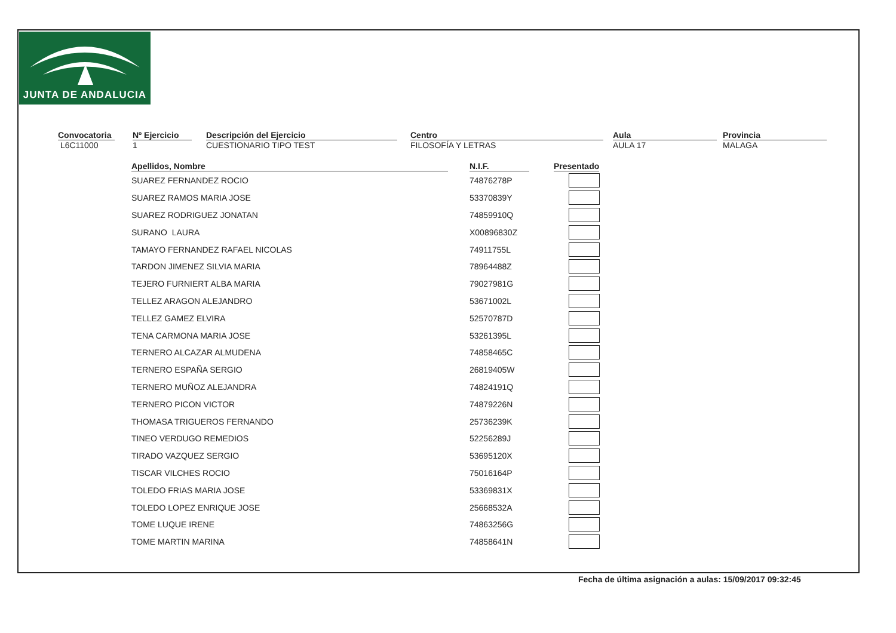JUNTA DE ANDALUCIA
Convocatoria
L6C11000
Nº Ejercicio
1
Descripción del Ejercicio
CUESTIONARIO TIPO TEST
Centro
FILOSOFÍA Y LETRAS
Aula
AULA 17
Provincia
MALAGA
| Apellidos, Nombre | N.I.F. | Presentado |
| --- | --- | --- |
| SUAREZ FERNANDEZ ROCIO | 74876278P | |
| SUAREZ RAMOS MARIA JOSE | 53370839Y | |
| SUAREZ RODRIGUEZ JONATAN | 74859910Q | |
| SURANO LAURA | X00896830Z | |
| TAMAYO FERNANDEZ RAFAEL NICOLAS | 74911755L | |
| TARDON JIMENEZ SILVIA MARIA | 78964488Z | |
| TEJERO FURNIERT ALBA MARIA | 79027981G | |
| TELLEZ ARAGON ALEJANDRO | 53671002L | |
| TELLEZ GAMEZ ELVIRA | 52570787D | |
| TENA CARMONA MARIA JOSE | 53261395L | |
| TERNERO ALCAZAR ALMUDENA | 74858465C | |
| TERNERO ESPAÑA SERGIO | 26819405W | |
| TERNERO MUÑOZ ALEJANDRA | 74824191Q | |
| TERNERO PICON VICTOR | 74879226N | |
| THOMASA TRIGUEROS FERNANDO | 25736239K | |
| TINEO VERDUGO REMEDIOS | 52256289J | |
| TIRADO VAZQUEZ SERGIO | 53695120X | |
| TISCAR VILCHES ROCIO | 75016164P | |
| TOLEDO FRIAS MARIA JOSE | 53369831X | |
| TOLEDO LOPEZ ENRIQUE JOSE | 25668532A | |
| TOME LUQUE IRENE | 74863256G | |
| TOME MARTIN MARINA | 74858641N | |
Fecha de última asignación a aulas: 15/09/2017 09:32:45